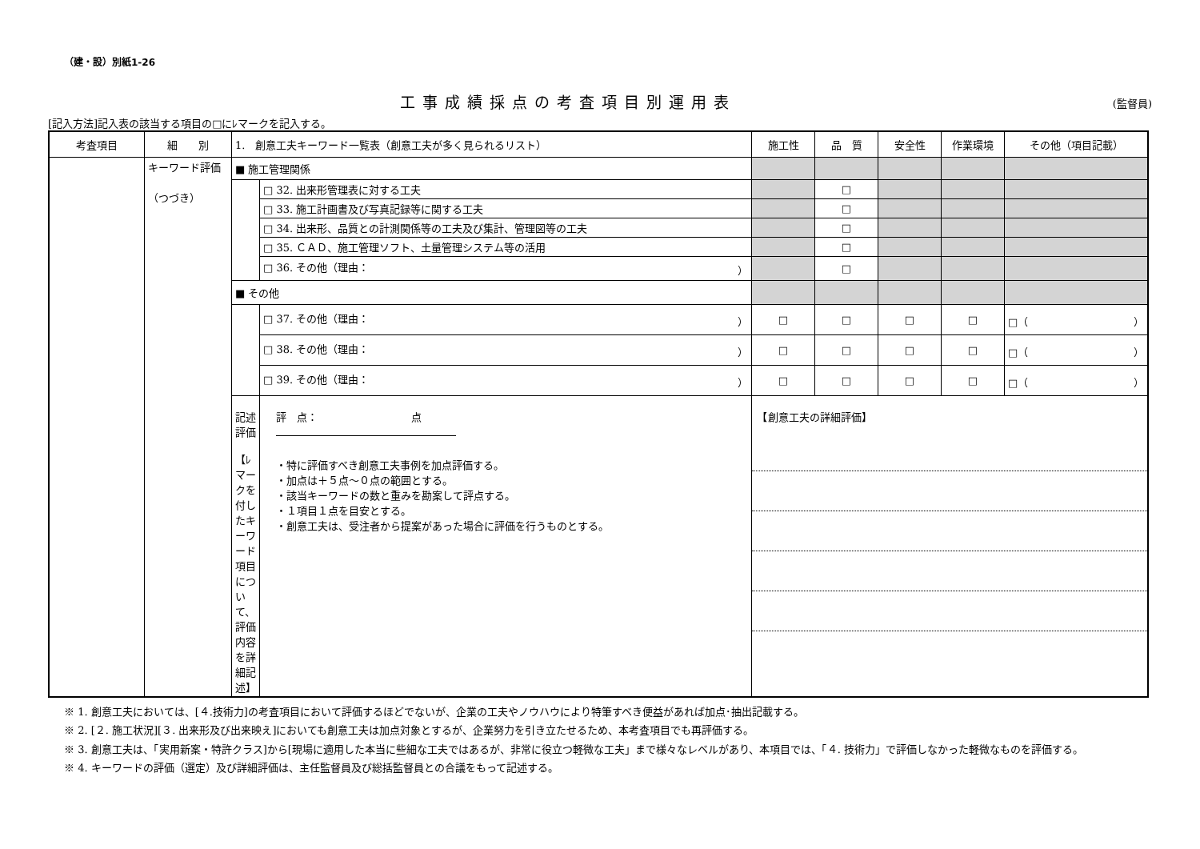（建・設）別紙1-26
工事成績採点の考査項目別運用表 (監督員)
[記入方法]記入表の該当する項目の□にﾚマークを記入する。
| 考査項目 | 細 別 | 1. 創意工夫キーワード一覧表（創意工夫が多く見られるリスト） | | 施工性 | 品 質 | 安全性 | 作業環境 | その他（項目記載） |
| --- | --- | --- | --- | --- | --- | --- | --- | --- |
| | キーワード評価 （つづき） | ■ 施工管理関係 | | | | | | |
| | | | □ 32. 出来形管理表に対する工夫 | | □ | | | |
| | | | □ 33. 施工計画書及び写真記録等に関する工夫 | | □ | | | |
| | | | □ 34. 出来形、品質との計測関係等の工夫及び集計、管理図等の工夫 | | □ | | | |
| | | | □ 35. ＣＡＤ、施工管理ソフト、土量管理システム等の活用 | | □ | | | |
| | | | □ 36. その他（理由： ） | | □ | | | |
| | | ■ その他 | | | | | | |
| | | | □ 37. その他（理由： ） | □ | □ | □ | □ | □（ ） |
| | | | □ 38. その他（理由： ） | □ | □ | □ | □ | □（ ） |
| | | | □ 39. その他（理由： ） | □ | □ | □ | □ | □（ ） |
| | | 記述評価 【ﾚマークを付したキーワード項目について、評価内容を詳細記述】 | 評 点： 点 ・特に評価すべき創意工夫事例を加点評価する。 ・加点は＋５点～０点の範囲とする。 ・該当キーワードの数と重みを勘案して評点する。 ・１項目１点を目安とする。 ・創意工夫は、受注者から提案があった場合に評価を行うものとする。 | 【創意工夫の詳細評価】 | | | | |
※ 1. 創意工夫においては、[４.技術力]の考査項目において評価するほどでないが、企業の工夫やノウハウにより特筆すべき便益があれば加点･抽出記載する。
※ 2. [２. 施工状況][３. 出来形及び出来映え]においても創意工夫は加点対象とするが、企業努力を引き立たせるため、本考査項目でも再評価する。
※ 3. 創意工夫は、「実用新案・特許クラス]から[現場に適用した本当に些細な工夫ではあるが、非常に役立つ軽微な工夫」まで様々なレベルがあり、本項目では、「４. 技術力」で評価しなかった軽微なものを評価する。
※ 4. キーワードの評価（選定）及び詳細評価は、主任監督員及び総括監督員との合議をもって記述する。